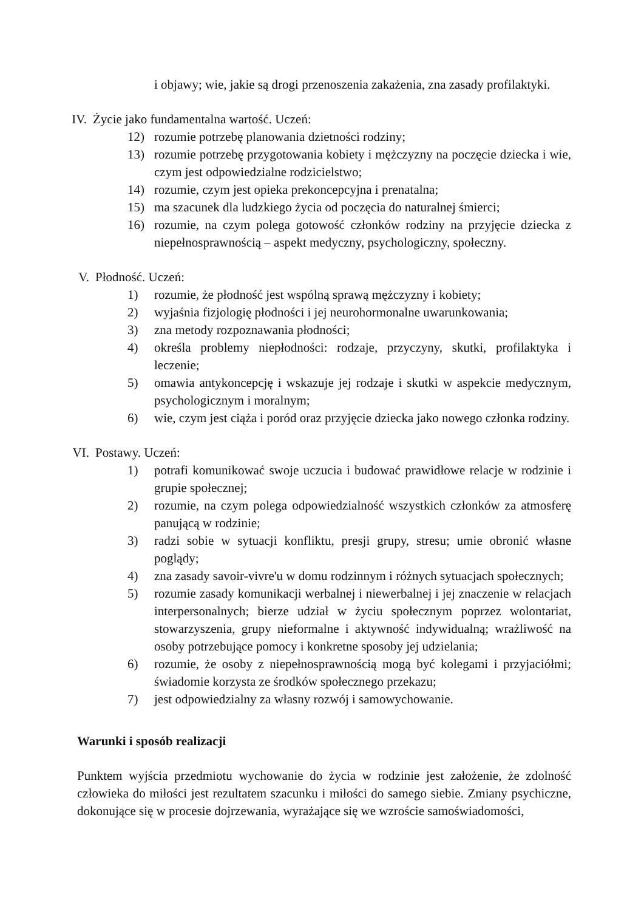i objawy; wie, jakie są drogi przenoszenia zakażenia, zna zasady profilaktyki.
IV. Życie jako fundamentalna wartość. Uczeń:
12) rozumie potrzebę planowania dzietności rodziny;
13) rozumie potrzebę przygotowania kobiety i mężczyzny na poczęcie dziecka i wie, czym jest odpowiedzialne rodzicielstwo;
14) rozumie, czym jest opieka prekoncepcyjna i prenatalna;
15) ma szacunek dla ludzkiego życia od poczęcia do naturalnej śmierci;
16) rozumie, na czym polega gotowość członków rodziny na przyjęcie dziecka z niepełnosprawnością – aspekt medyczny, psychologiczny, społeczny.
V. Płodność. Uczeń:
1) rozumie, że płodność jest wspólną sprawą mężczyzny i kobiety;
2) wyjaśnia fizjologię płodności i jej neurohormonalne uwarunkowania;
3) zna metody rozpoznawania płodności;
4) określa problemy niepłodności: rodzaje, przyczyny, skutki, profilaktyka i leczenie;
5) omawia antykoncepcję i wskazuje jej rodzaje i skutki w aspekcie medycznym, psychologicznym i moralnym;
6) wie, czym jest ciąża i poród oraz przyjęcie dziecka jako nowego członka rodziny.
VI. Postawy. Uczeń:
1) potrafi komunikować swoje uczucia i budować prawidłowe relacje w rodzinie i grupie społecznej;
2) rozumie, na czym polega odpowiedzialność wszystkich członków za atmosferę panującą w rodzinie;
3) radzi sobie w sytuacji konfliktu, presji grupy, stresu; umie obronić własne poglądy;
4) zna zasady savoir-vivre'u w domu rodzinnym i różnych sytuacjach społecznych;
5) rozumie zasady komunikacji werbalnej i niewerbalnej i jej znaczenie w relacjach interpersonalnych; bierze udział w życiu społecznym poprzez wolontariat, stowarzyszenia, grupy nieformalne i aktywność indywidualną; wrażliwość na osoby potrzebujące pomocy i konkretne sposoby jej udzielania;
6) rozumie, że osoby z niepełnosprawnością mogą być kolegami i przyjaciółmi; świadomie korzysta ze środków społecznego przekazu;
7) jest odpowiedzialny za własny rozwój i samowychowanie.
Warunki i sposób realizacji
Punktem wyjścia przedmiotu wychowanie do życia w rodzinie jest założenie, że zdolność człowieka do miłości jest rezultatem szacunku i miłości do samego siebie. Zmiany psychiczne, dokonujące się w procesie dojrzewania, wyrażające się we wzroście samoświadomości,